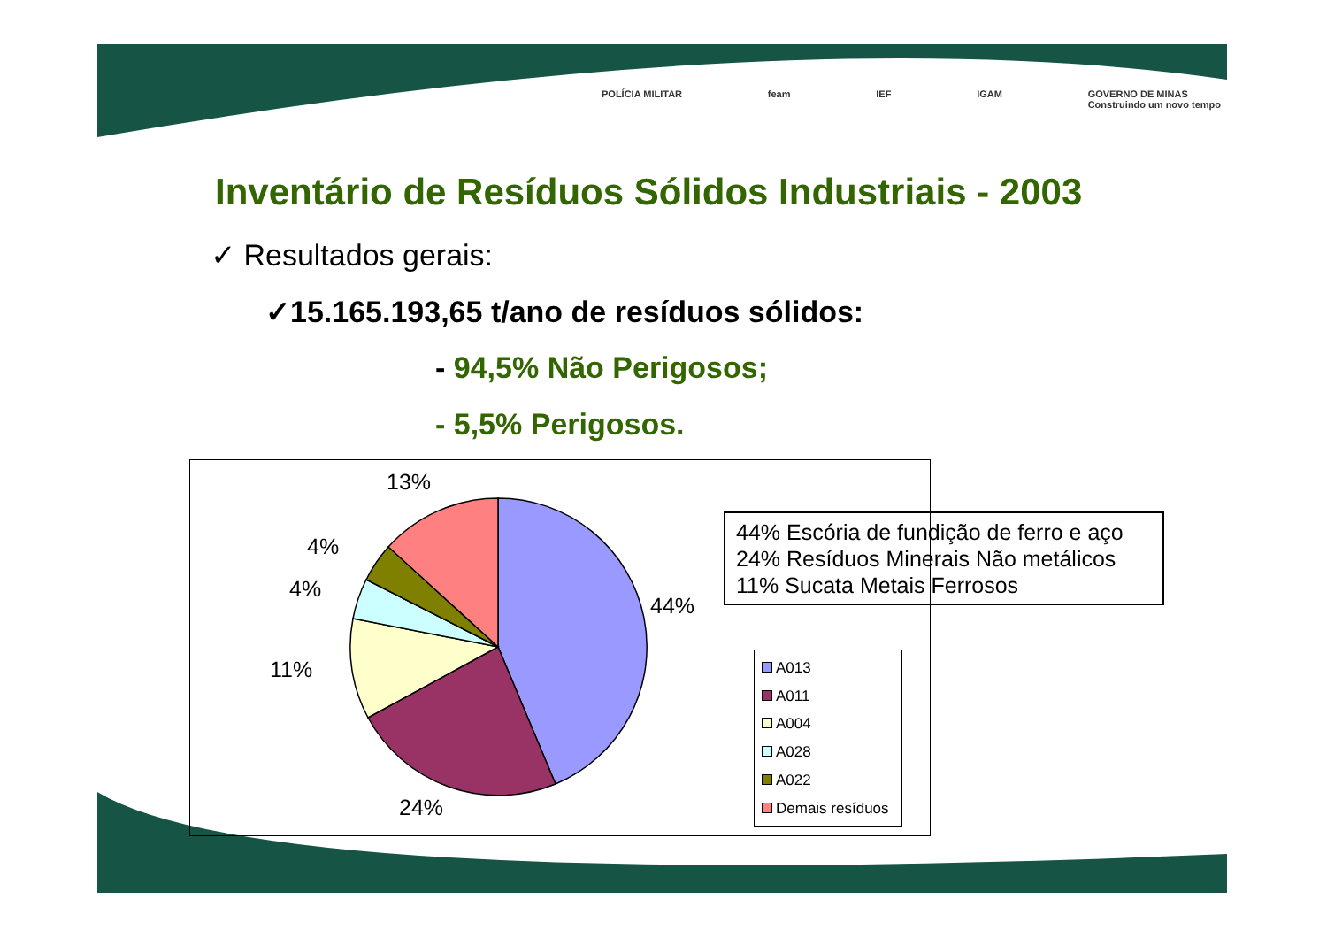POLÍCIA MILITAR feam IEF IGAM GOVERNO DE MINAS
Construindo um novo tempo
Inventário de Resíduos Sólidos Industriais - 2003
✓ Resultados gerais:
✓15.165.193,65 t/ano de resíduos sólidos:
- 94,5% Não Perigosos;
- 5,5% Perigosos.
13%
4%
4%
44%
11%
24%
44% Escória de fundição de ferro e aço
24% Resíduos Minerais Não metálicos
11% Sucata Metais Ferrosos
A013
A011
A004
A028
A022
Demais resíduos